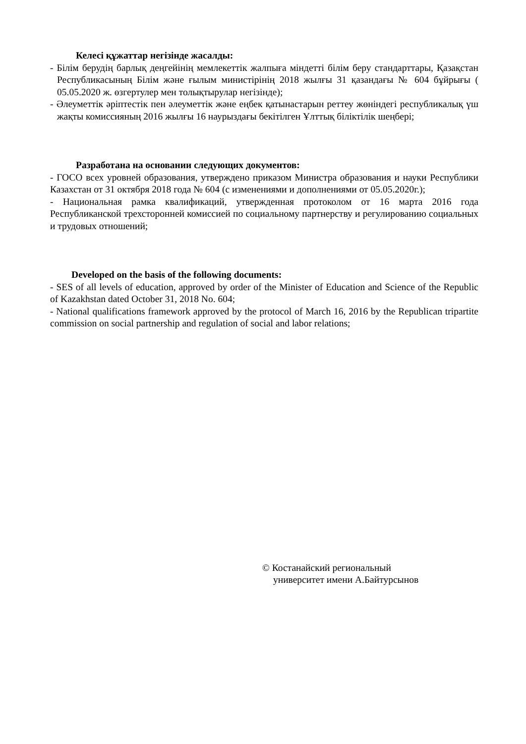Келесі құжаттар негізінде жасалды:
- Білім берудің барлық деңгейінің мемлекеттік жалпыға міндетті білім беру стандарттары, Қазақстан Республикасының Білім және ғылым министірінің 2018 жылғы 31 қазандағы № 604 бұйрығы ( 05.05.2020 ж. өзгертулер мен толықтырулар негізінде);
- Әлеуметтік әріптестік пен әлеуметтік және еңбек қатынастарын реттеу жөніндегі республикалық үш жақты комиссияның 2016 жылғы 16 наурыздағы бекітілген Ұлттық біліктілік шеңбері;
Разработана на основании следующих документов:
- ГОСО всех уровней образования, утверждено приказом Министра образования и науки Республики Казахстан от 31 октября 2018 года № 604 (с изменениями и дополнениями от 05.05.2020г.);
- Национальная рамка квалификаций, утвержденная протоколом от 16 марта 2016 года Республиканской трехсторонней комиссией по социальному партнерству и регулированию социальных и трудовых отношений;
Developed on the basis of the following documents:
- SES of all levels of education, approved by order of the Minister of Education and Science of the Republic of Kazakhstan dated October 31, 2018 No. 604;
- National qualifications framework approved by the protocol of March 16, 2016 by the Republican tripartite commission on social partnership and regulation of social and labor relations;
© Костанайский региональный
университет имени А.Байтурсынов